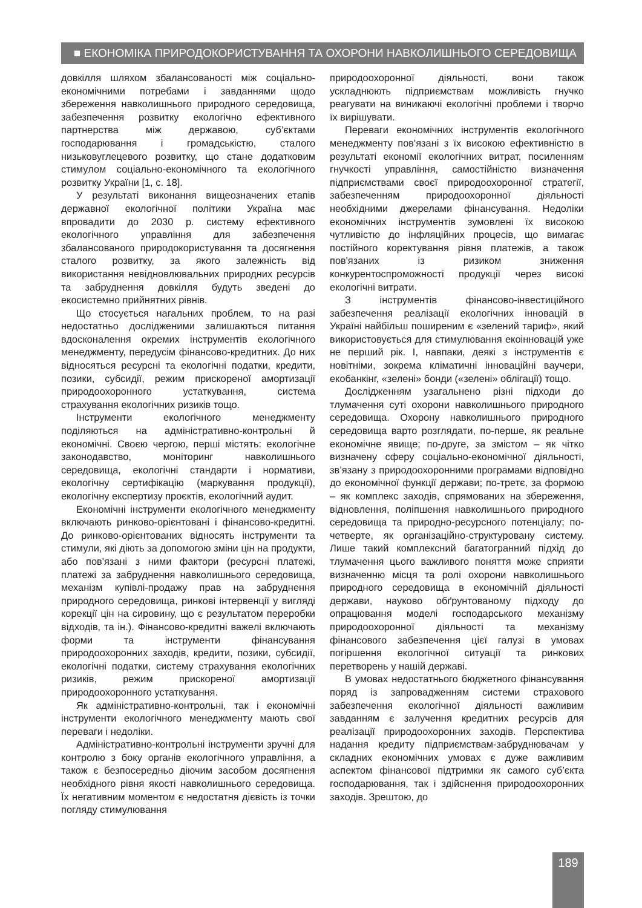■ ЕКОНОМІКА ПРИРОДОКОРИСТУВАННЯ ТА ОХОРОНИ НАВКОЛИШНЬОГО СЕРЕДОВИЩА
довкілля шляхом збалансованості між соціально-економічними потребами і завданнями щодо збереження навколишнього природного середовища, забезпечення розвитку екологічно ефективного партнерства між державою, суб’єктами господарювання і громадськістю, сталого низьковуглецевого розвитку, що стане додатковим стимулом соціально-економічного та екологічного розвитку України [1, с. 18].
У результаті виконання вищеозначених етапів державної екологічної політики Україна має впровадити до 2030 р. систему ефективного екологічного управління для забезпечення збалансованого природокористування та досягнення сталого розвитку, за якого залежність від використання невідновлювальних природних ресурсів та забруднення довкілля будуть зведені до екосистемно прийнятних рівнів.
Що стосується нагальних проблем, то на разі недостатньо дослідженими залишаються питання вдосконалення окремих інструментів екологічного менеджменту, передусім фінансово-кредитних. До них відносяться ресурсні та екологічні податки, кредити, позики, субсидії, режим прискореної амортизації природоохоронного устаткування, система страхування екологічних ризиків тощо.
Інструменти екологічного менеджменту поділяються на адміністративно-контрольні й економічні. Своєю чергою, перші містять: екологічне законодавство, моніторинг навколишнього середовища, екологічні стандарти і нормативи, екологічну сертифікацію (маркування продукції), екологічну експертизу проєктів, екологічний аудит.
Економічні інструменти екологічного менеджменту включають ринково-орієнтовані і фінансово-кредитні. До ринково-орієнтованих відносять інструменти та стимули, які діють за допомогою зміни цін на продукти, або пов'язані з ними фактори (ресурсні платежі, платежі за забруднення навколишнього середовища, механізм купівлі-продажу прав на забруднення природного середовища, ринкові інтервенції у вигляді корекції цін на сировину, що є результатом переробки відходів, та ін.). Фінансово-кредитні важелі включають форми та інструменти фінансування природоохоронних заходів, кредити, позики, субсидії, екологічні податки, систему страхування екологічних ризиків, режим прискореної амортизації природоохоронного устаткування.
Як адміністративно-контрольні, так і економічні інструменти екологічного менеджменту мають свої переваги і недоліки.
Адміністративно-контрольні інструменти зручні для контролю з боку органів екологічного управління, а також є безпосередньо діючим засобом досягнення необхідного рівня якості навколишнього середовища. Їх негативним моментом є недостатня дієвість із точки погляду стимулювання
природоохоронної діяльності, вони також ускладнюють підприємствам можливість гнучко реагувати на виникаючі екологічні проблеми і творчо їх вирішувати.
Переваги економічних інструментів екологічного менеджменту пов'язані з їх високою ефективністю в результаті економії екологічних витрат, посиленням гнучкості управління, самостійністю визначення підприємствами своєї природоохоронної стратегії, забезпеченням природоохоронної діяльності необхідними джерелами фінансування. Недоліки економічних інструментів зумовлені їх високою чутливістю до інфляційних процесів, що вимагає постійного коректування рівня платежів, а також пов'язаних із ризиком зниження конкурентоспроможності продукції через високі екологічні витрати.
З інструментів фінансово-інвестиційного забезпечення реалізації екологічних інновацій в Україні найбільш поширеним є «зелений тариф», який використовується для стимулювання екоінновацій уже не перший рік. І, навпаки, деякі з інструментів є новітніми, зокрема кліматичні інноваційні ваучери, екобанкінг, «зелені» бонди («зелені» облігації) тощо.
Дослідженням узагальнено різні підходи до тлумачення суті охорони навколишнього природного середовища. Охорону навколишнього природного середовища варто розглядати, по-перше, як реальне економічне явище; по-друге, за змістом – як чітко визначену сферу соціально-економічної діяльності, зв’язану з природоохоронними програмами відповідно до економічної функції держави; по-третє, за формою – як комплекс заходів, спрямованих на збереження, відновлення, поліпшення навколишнього природного середовища та природно-ресурсного потенціалу; по-четверте, як організаційно-структуровану систему. Лише такий комплексний багатогранний підхід до тлумачення цього важливого поняття може сприяти визначенню місця та ролі охорони навколишнього природного середовища в економічній діяльності держави, науково обґрунтованому підходу до опрацювання моделі господарського механізму природоохоронної діяльності та механізму фінансового забезпечення цієї галузі в умовах погіршення екологічної ситуації та ринкових перетворень у нашій державі.
В умовах недостатнього бюджетного фінансування поряд із запровадженням системи страхового забезпечення екологічної діяльності важливим завданням є залучення кредитних ресурсів для реалізації природоохоронних заходів. Перспектива надання кредиту підприємствам-забруднювачам у складних економічних умовах є дуже важливим аспектом фінансової підтримки як самого суб’єкта господарювання, так і здійснення природоохоронних заходів. Зрештою, до
189